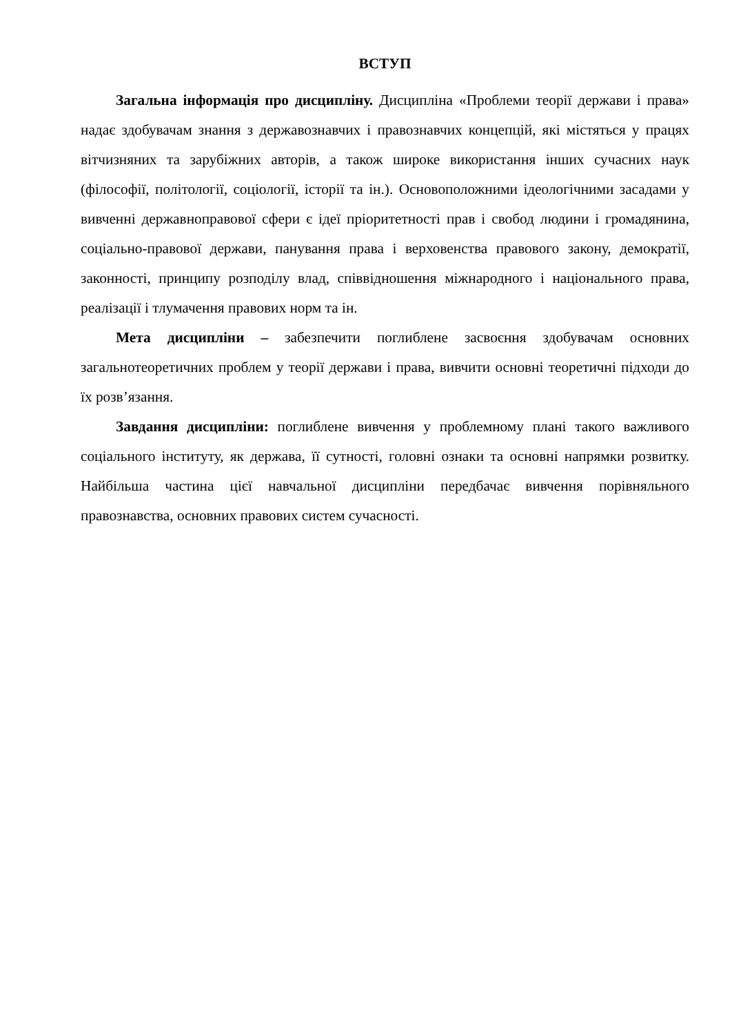ВСТУП
Загальна інформація про дисципліну. Дисципліна «Проблеми теорії держави і права» надає здобувачам знання з державознавчих і правознавчих концепцій, які містяться у працях вітчизняних та зарубіжних авторів, а також широке використання інших сучасних наук (філософії, політології, соціології, історії та ін.). Основоположними ідеологічними засадами у вивченні державноправової сфери є ідеї пріоритетності прав і свобод людини і громадянина, соціально-правової держави, панування права і верховенства правового закону, демократії, законності, принципу розподілу влад, співвідношення міжнародного і національного права, реалізації і тлумачення правових норм та ін.
Мета дисципліни – забезпечити поглиблене засвоєння здобувачам основних загальнотеоретичних проблем у теорії держави і права, вивчити основні теоретичні підходи до їх розв’язання.
Завдання дисципліни: поглиблене вивчення у проблемному плані такого важливого соціального інституту, як держава, її сутності, головні ознаки та основні напрямки розвитку. Найбільша частина цієї навчальної дисципліни передбачає вивчення порівняльного правознавства, основних правових систем сучасності.